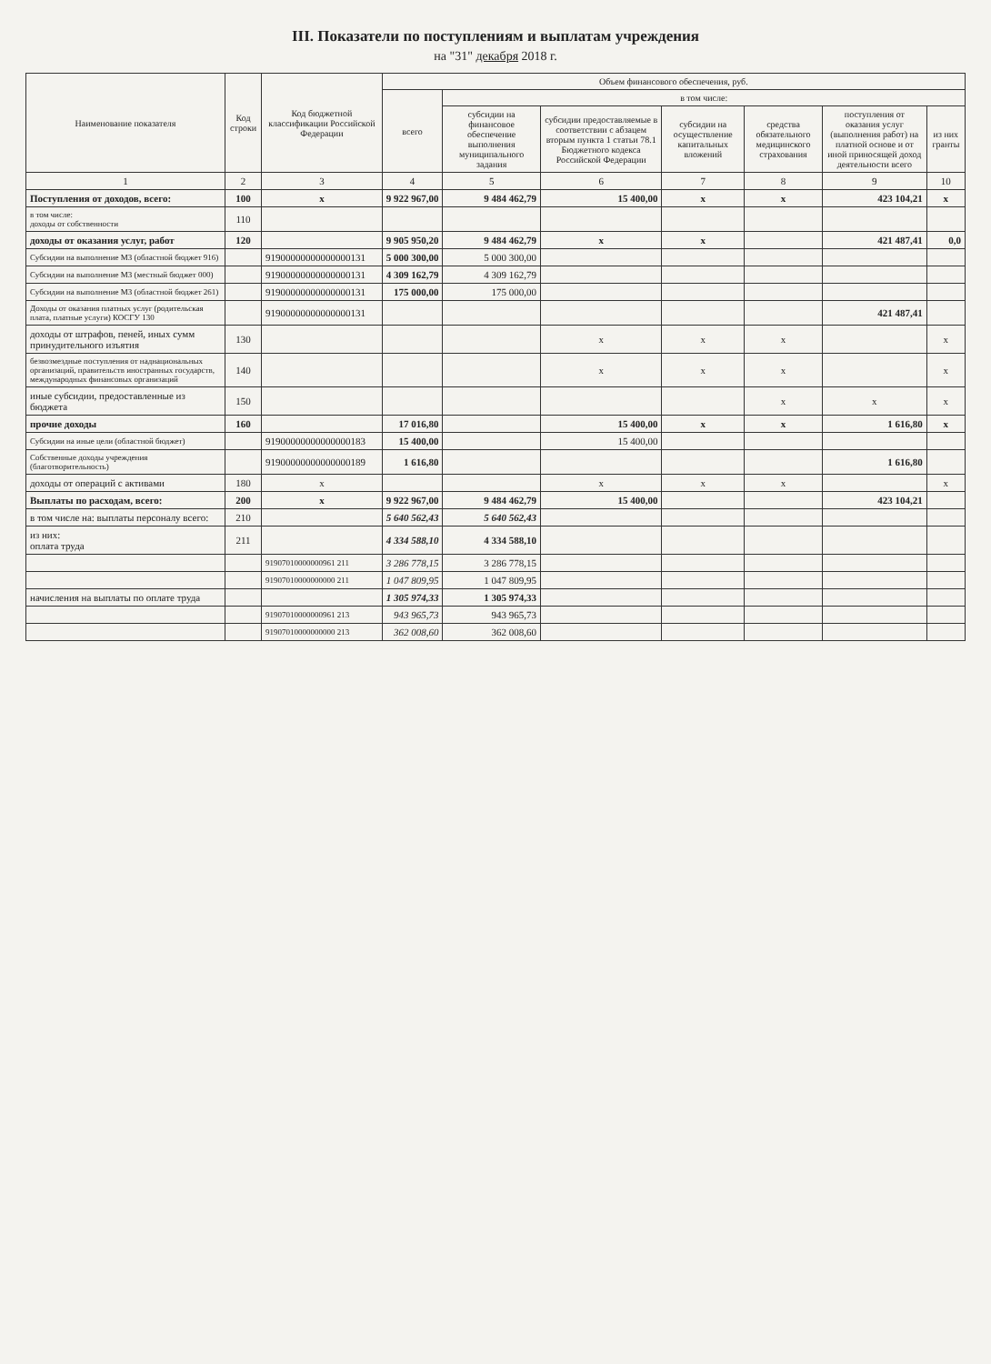III. Показатели по поступлениям и выплатам учреждения
на "31" декабря 2018 г.
| Наименование показателя | Код строки | Код бюджетной классификации Российской Федерации | Объем финансового обеспечения, руб. | | | | | | |
| --- | --- | --- | --- | --- | --- | --- | --- | --- | --- |
| | | | всего | в том числе: | | | | | |
| | | | | субсидии на финансовое обеспечение выполнения муниципального задания | субсидии предоставляемые в соответствии с абзацем вторым пункта 1 статьи 78.1 Бюджетного кодекса Российской Федерации | субсидии на осуществление капитальных вложений | средства обязательного медицинского страхования | поступления от оказания услуг (выполнения работ) на платной основе и от иной приносящей доход деятельности всего | из них гранты |
| 1 | 2 | 3 | 4 | 5 | 6 | 7 | 8 | 9 | 10 |
| Поступления от доходов, всего: | 100 | x | 9 922 967,00 | 9 484 462,79 | 15 400,00 | x | x | 423 104,21 | x |
| в том числе: доходы от собственности | 110 | | | | | | | | |
| доходы от оказания услуг, работ | 120 | | 9 905 950,20 | 9 484 462,79 | x | x | | 421 487,41 | 0,0 |
| Субсидии на выполнение МЗ (областной бюджет 916) | | 91900000000000000131 | 5 000 300,00 | 5 000 300,00 | | | | | |
| Субсидии на выполнение МЗ (местный бюджет 000) | | 91900000000000000131 | 4 309 162,79 | 4 309 162,79 | | | | | |
| Субсидии на выполнение МЗ (областной бюджет 261) | | 91900000000000000131 | 175 000,00 | 175 000,00 | | | | | |
| Доходы от оказания платных услуг (родительская плата, платные услуги) КОСГУ 130 | | 91900000000000000131 | | | | | | 421 487,41 | |
| доходы от штрафов, пеней, иных сумм принудительного изъятия | 130 | | | | x | x | x | | x |
| безвозмездные поступления от наднациональных организаций, правительств иностранных государств, международных финансовых организаций | 140 | | | | x | x | x | | x |
| иные субсидии, предоставленные из бюджета | 150 | | | | | | x | x | x |
| прочие доходы | 160 | | 17 016,80 | | 15 400,00 | x | x | 1 616,80 | x |
| Субсидии на иные цели (областной бюджет) | | 91900000000000000183 | 15 400,00 | | 15 400,00 | | | | |
| Собственные доходы учреждения (благотворительность) | | 91900000000000000189 | 1 616,80 | | | | | 1 616,80 | |
| доходы от операций с активами | 180 | x | | | x | x | x | | x |
| Выплаты по расходам, всего: | 200 | x | 9 922 967,00 | 9 484 462,79 | 15 400,00 | | | 423 104,21 | |
| в том числе на: выплаты персоналу всего: | 210 | | 5 640 562,43 | 5 640 562,43 | | | | | |
| из них: оплата труда | 211 | | 4 334 588,10 | 4 334 588,10 | | | | | |
| | | 91907010000000961 211 | 3 286 778,15 | 3 286 778,15 | | | | | |
| | | 91907010000000000 211 | 1 047 809,95 | 1 047 809,95 | | | | | |
| начисления на выплаты по оплате труда | | | 1 305 974,33 | 1 305 974,33 | | | | | |
| | | 91907010000000961 213 | 943 965,73 | 943 965,73 | | | | | |
| | | 91907010000000000 213 | 362 008,60 | 362 008,60 | | | | | |